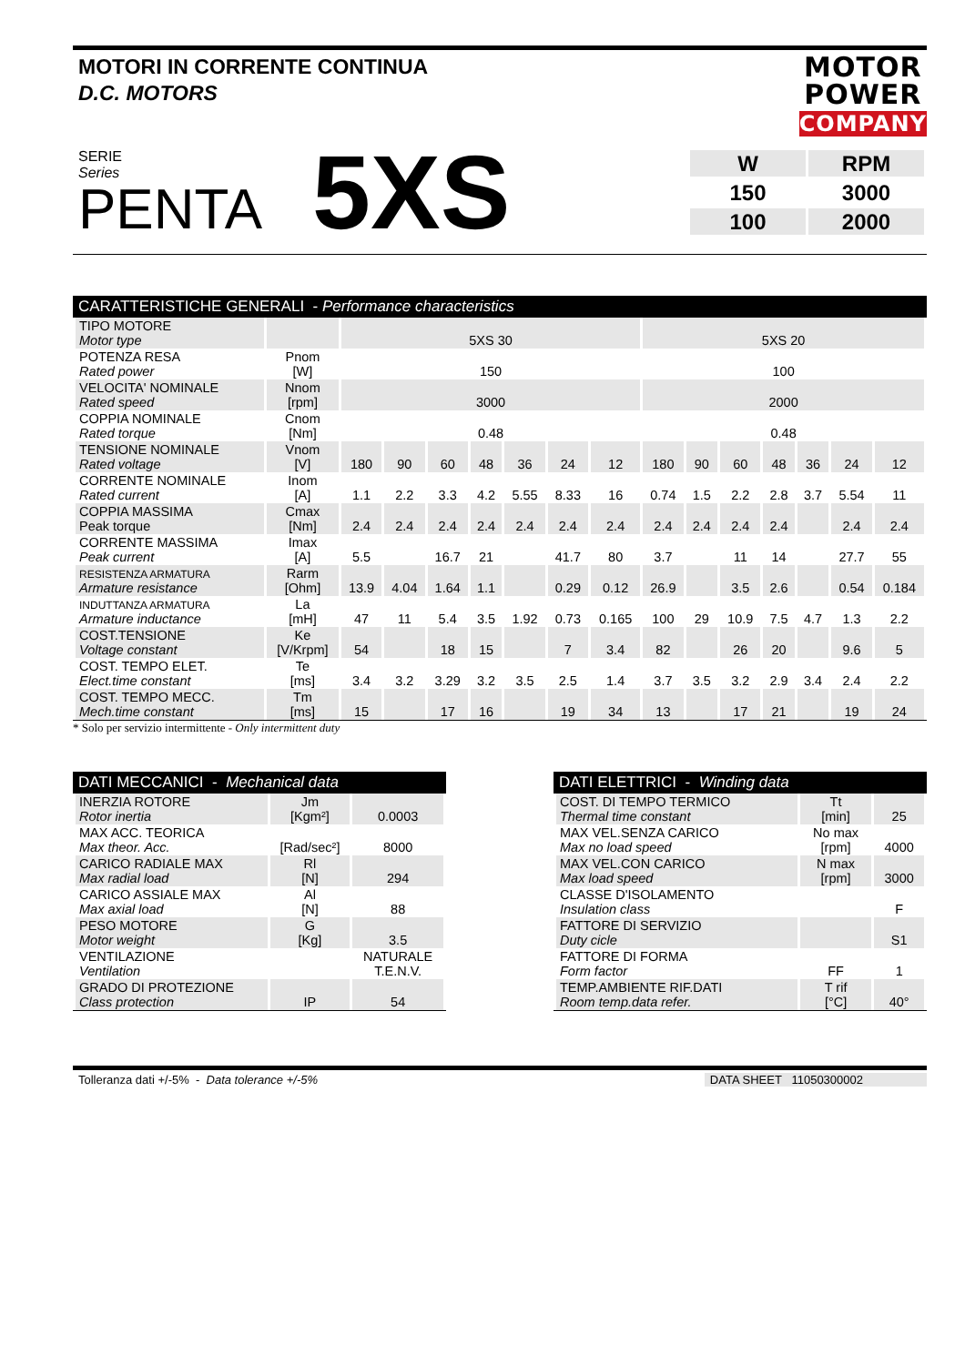MOTORI IN CORRENTE CONTINUA
D.C. MOTORS
MOTOR
POWER
COMPANY
SERIE
Series
PENTA
5XS
| W | RPM |
| 150 | 3000 |
| 100 | 2000 |
CARATTERISTICHE GENERALI - Performance characteristics
| TIPO MOTORE Motor type | | 5XS 30 | | | | | | | 5XS 20 | | | | | | |
| POTENZA RESA Rated power | Pnom [W] | 150 | | | | | | | 100 | | | | | | |
| VELOCITA' NOMINALE Rated speed | Nnom [rpm] | 3000 | | | | | | | 2000 | | | | | | |
| COPPIA NOMINALE Rated torque | Cnom [Nm] | 0.48 | | | | | | | 0.48 | | | | | | |
| TENSIONE NOMINALE Rated voltage | Vnom [V] | 180 | 90 | 60 | 48 | 36 | 24 | 12 | 180 | 90 | 60 | 48 | 36 | 24 | 12 |
| CORRENTE NOMINALE Rated current | Inom [A] | 1.1 | 2.2 | 3.3 | 4.2 | 5.55 | 8.33 | 16 | 0.74 | 1.5 | 2.2 | 2.8 | 3.7 | 5.54 | 11 |
| COPPIA MASSIMA Peak torque | Cmax [Nm] | 2.4 | 2.4 | 2.4 | 2.4 | 2.4 | 2.4 | 2.4 | 2.4 | 2.4 | 2.4 | 2.4 | | 2.4 | 2.4 |
| CORRENTE MASSIMA Peak current | Imax [A] | 5.5 | | 16.7 | 21 | | 41.7 | 80 | 3.7 | | 11 | 14 | | 27.7 | 55 |
| RESISTENZA ARMATURA Armature resistance | Rarm [Ohm] | 13.9 | 4.04 | 1.64 | 1.1 | | 0.29 | 0.12 | 26.9 | | 3.5 | 2.6 | | 0.54 | 0.184 |
| INDUTTANZA ARMATURA Armature inductance | La [mH] | 47 | 11 | 5.4 | 3.5 | 1.92 | 0.73 | 0.165 | 100 | 29 | 10.9 | 7.5 | 4.7 | 1.3 | 2.2 |
| COST.TENSIONE Voltage constant | Ke [V/Krpm] | 54 | | 18 | 15 | | 7 | 3.4 | 82 | | 26 | 20 | | 9.6 | 5 |
| COST. TEMPO ELET. Elect.time constant | Te [ms] | 3.4 | 3.2 | 3.29 | 3.2 | 3.5 | 2.5 | 1.4 | 3.7 | 3.5 | 3.2 | 2.9 | 3.4 | 2.4 | 2.2 |
| COST. TEMPO MECC. Mech.time constant | Tm [ms] | 15 | | 17 | 16 | | 19 | 34 | 13 | | 17 | 21 | | 19 | 24 |
* Solo per servizio intermittente - Only intermittent duty
DATI MECCANICI - Mechanical data
| INERZIA ROTORE Rotor inertia | Jm [Kgm²] | 0.0003 |
| MAX ACC. TEORICA Max theor. Acc. | [Rad/sec²] | 8000 |
| CARICO RADIALE MAX Max radial load | Rl [N] | 294 |
| CARICO ASSIALE MAX Max axial load | Al [N] | 88 |
| PESO MOTORE Motor weight | G [Kg] | 3.5 |
| VENTILAZIONE Ventilation | | NATURALE T.E.N.V. |
| GRADO DI PROTEZIONE Class protection | IP | 54 |
DATI ELETTRICI - Winding data
| COST. DI TEMPO TERMICO Thermal time constant | Tt [min] | 25 |
| MAX VEL.SENZA CARICO Max no load speed | No max [rpm] | 4000 |
| MAX VEL.CON CARICO Max load speed | N max [rpm] | 3000 |
| CLASSE D'ISOLAMENTO Insulation class | | F |
| FATTORE DI SERVIZIO Duty cicle | | S1 |
| FATTORE DI FORMA Form factor | FF | 1 |
| TEMP.AMBIENTE RIF.DATI Room temp.data refer. | T rif [°C] | 40° |
Tolleranza dati +/-5% - Data tolerance +/-5%
DATA SHEET 11050300002